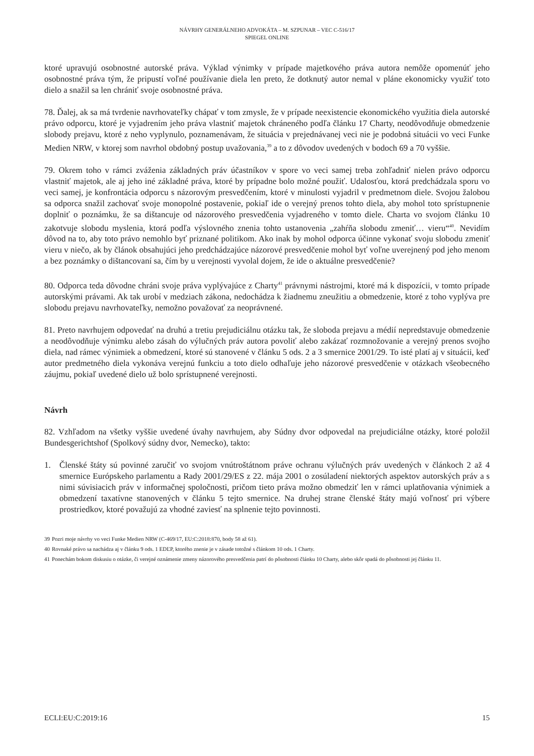NÁVRHY GENERÁLNEHO ADVOKÁTA – M. SZPUNAR – VEC C-516/17
SPIEGEL ONLINE
ktoré upravujú osobnostné autorské práva. Výklad výnimky v prípade majetkového práva autora nemôže opomenúť jeho osobnostné práva tým, že pripustí voľné používanie diela len preto, že dotknutý autor nemal v pláne ekonomicky využiť toto dielo a snažil sa len chrániť svoje osobnostné práva.
78. Ďalej, ak sa má tvrdenie navrhovateľky chápať v tom zmysle, že v prípade neexistencie ekonomického využitia diela autorské právo odporcu, ktoré je vyjadrením jeho práva vlastniť majetok chráneného podľa článku 17 Charty, neodôvodňuje obmedzenie slobody prejavu, ktoré z neho vyplynulo, poznamenávam, že situácia v prejednávanej veci nie je podobná situácii vo veci Funke Medien NRW, v ktorej som navrhol obdobný postup uvažovania,<sup>39</sup> a to z dôvodov uvedených v bodoch 69 a 70 vyššie.
79. Okrem toho v rámci zváženia základných práv účastníkov v spore vo veci samej treba zohľadniť nielen právo odporcu vlastniť majetok, ale aj jeho iné základné práva, ktoré by prípadne bolo možné použiť. Udalosťou, ktorá predchádzala sporu vo veci samej, je konfrontácia odporcu s názorovým presvedčením, ktoré v minulosti vyjadril v predmetnom diele. Svojou žalobou sa odporca snažil zachovať svoje monopolné postavenie, pokiaľ ide o verejný prenos tohto diela, aby mohol toto sprístupnenie doplniť o poznámku, že sa dištancuje od názorového presvedčenia vyjadreného v tomto diele. Charta vo svojom článku 10 zakotvuje slobodu myslenia, ktorá podľa výslovného znenia tohto ustanovenia „zahŕňa slobodu zmeniť… vieru“<sup>40</sup>. Nevidím dôvod na to, aby toto právo nemohlo byť priznané politikom. Ako inak by mohol odporca účinne vykonať svoju slobodu zmeniť vieru v niečo, ak by článok obsahujúci jeho predchádzajúce názorové presvedčenie mohol byť voľne uverejnený pod jeho menom a bez poznámky o dištancovaní sa, čím by u verejnosti vyvolal dojem, že ide o aktuálne presvedčenie?
80. Odporca teda dôvodne chráni svoje práva vyplývajúce z Charty<sup>41</sup> právnymi nástrojmi, ktoré má k dispozícii, v tomto prípade autorskými právami. Ak tak urobí v medziach zákona, nedochádza k žiadnemu zneužitiu a obmedzenie, ktoré z toho vyplýva pre slobodu prejavu navrhovateľky, nemožno považovať za neoprávnené.
81. Preto navrhujem odpovedať na druhú a tretiu prejudiciálnu otázku tak, že sloboda prejavu a médií nepredstavuje obmedzenie a neodôvodňuje výnimku alebo zásah do výlučných práv autora povoliť alebo zakázať rozmnožovanie a verejný prenos svojho diela, nad rámec výnimiek a obmedzení, ktoré sú stanovené v článku 5 ods. 2 a 3 smernice 2001/29. To isté platí aj v situácii, keď autor predmetného diela vykonáva verejnú funkciu a toto dielo odhaľuje jeho názorové presvedčenie v otázkach všeobecného záujmu, pokiaľ uvedené dielo už bolo sprístupnené verejnosti.
Návrh
82. Vzhľadom na všetky vyššie uvedené úvahy navrhujem, aby Súdny dvor odpovedal na prejudiciálne otázky, ktoré položil Bundesgerichtshof (Spolkový súdny dvor, Nemecko), takto:
1. Členské štáty sú povinné zaručiť vo svojom vnútroštátnom práve ochranu výlučných práv uvedených v článkoch 2 až 4 smernice Európskeho parlamentu a Rady 2001/29/ES z 22. mája 2001 o zosúladení niektorých aspektov autorských práv a s nimi súvisiacich práv v informačnej spoločnosti, pričom tieto práva možno obmedziť len v rámci uplatňovania výnimiek a obmedzení taxatívne stanovených v článku 5 tejto smernice. Na druhej strane členské štáty majú voľnosť pri výbere prostriedkov, ktoré považujú za vhodné zaviesť na splnenie tejto povinnosti.
39 Pozri moje návrhy vo veci Funke Medien NRW (C-469/17, EU:C:2018:870, body 58 až 61).
40 Rovnaké právo sa nachádza aj v článku 9 ods. 1 EDĽP, ktorého znenie je v zásade totožné s článkom 10 ods. 1 Charty.
41 Ponechám bokom diskusiu o otázke, či verejné oznámenie zmeny názorového presvedčenia patrí do pôsobnosti článku 10 Charty, alebo skôr spadá do pôsobnosti jej článku 11.
ECLI:EU:C:2019:16 15